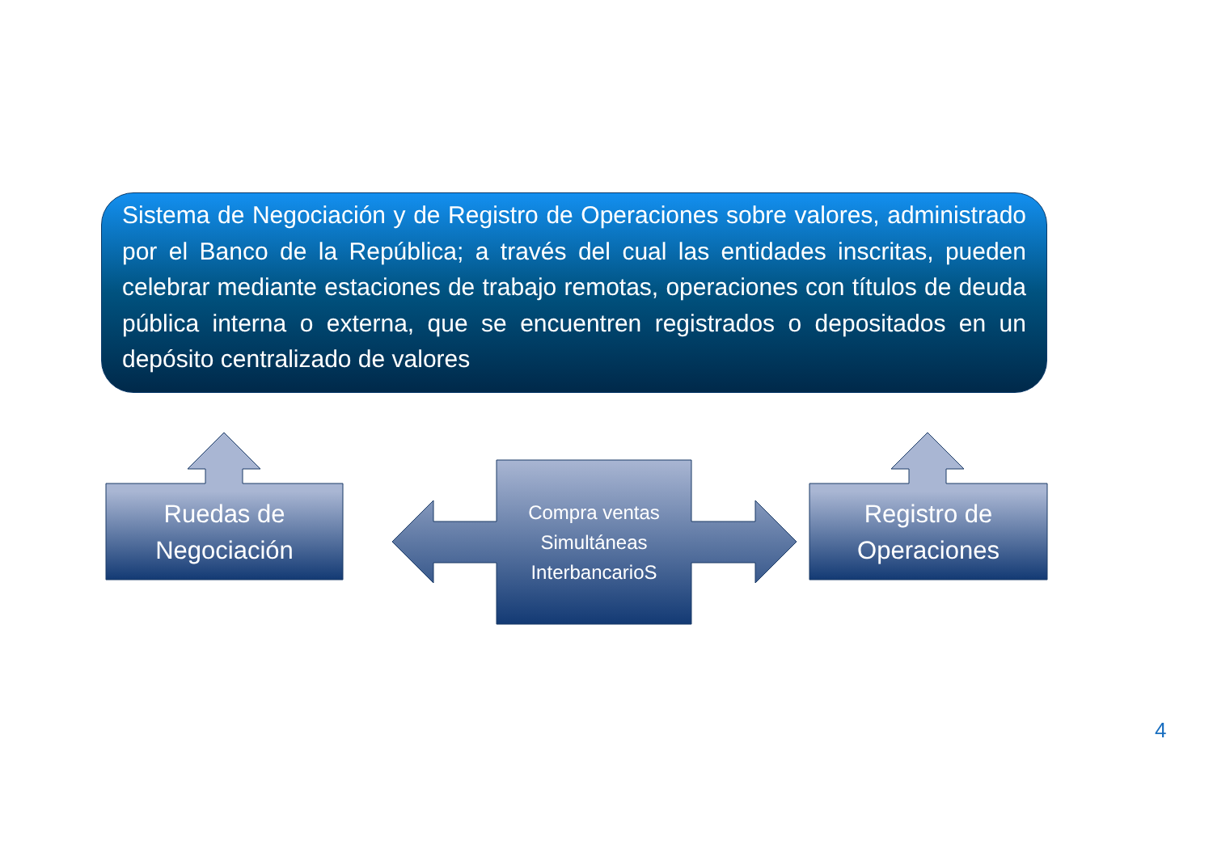Sistema de Negociación y de Registro de Operaciones sobre valores, administrado por el Banco de la República; a través del cual las entidades inscritas, pueden celebrar mediante estaciones de trabajo remotas, operaciones con títulos de deuda pública interna o externa, que se encuentren registrados o depositados en un depósito centralizado de valores
Ruedas de
Negociación
Compra ventas
Simultáneas
InterbancarioS
Registro de
Operaciones
4